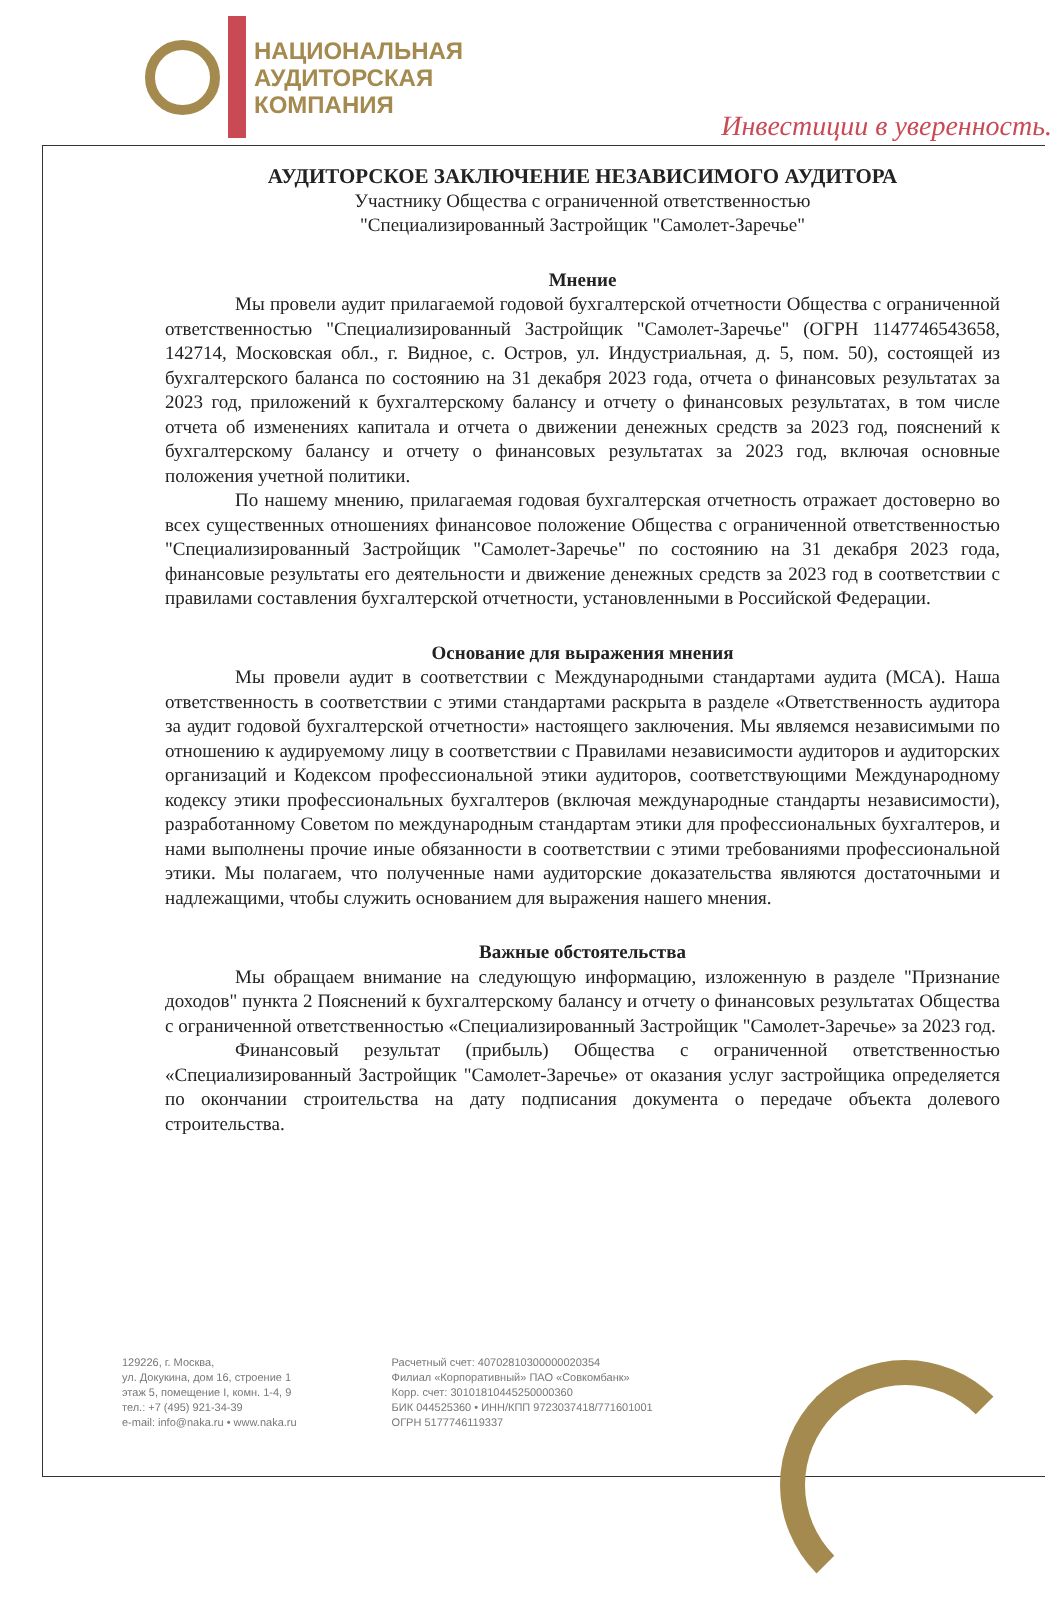НАЦИОНАЛЬНАЯ
АУДИТОРСКАЯ
КОМПАНИЯ
Инвестиции в уверенность.
АУДИТОРСКОЕ ЗАКЛЮЧЕНИЕ НЕЗАВИСИМОГО АУДИТОРА
Участнику Общества с ограниченной ответственностью
"Специализированный Застройщик "Самолет-Заречье"
Мнение
Мы провели аудит прилагаемой годовой бухгалтерской отчетности Общества с ограниченной ответственностью "Специализированный Застройщик "Самолет-Заречье" (ОГРН 1147746543658, 142714, Московская обл., г. Видное, с. Остров, ул. Индустриальная, д. 5, пом. 50), состоящей из бухгалтерского баланса по состоянию на 31 декабря 2023 года, отчета о финансовых результатах за 2023 год, приложений к бухгалтерскому балансу и отчету о финансовых результатах, в том числе отчета об изменениях капитала и отчета о движении денежных средств за 2023 год, пояснений к бухгалтерскому балансу и отчету о финансовых результатах за 2023 год, включая основные положения учетной политики.
По нашему мнению, прилагаемая годовая бухгалтерская отчетность отражает достоверно во всех существенных отношениях финансовое положение Общества с ограниченной ответственностью "Специализированный Застройщик "Самолет-Заречье" по состоянию на 31 декабря 2023 года, финансовые результаты его деятельности и движение денежных средств за 2023 год в соответствии с правилами составления бухгалтерской отчетности, установленными в Российской Федерации.
Основание для выражения мнения
Мы провели аудит в соответствии с Международными стандартами аудита (МСА). Наша ответственность в соответствии с этими стандартами раскрыта в разделе «Ответственность аудитора за аудит годовой бухгалтерской отчетности» настоящего заключения. Мы являемся независимыми по отношению к аудируемому лицу в соответствии с Правилами независимости аудиторов и аудиторских организаций и Кодексом профессиональной этики аудиторов, соответствующими Международному кодексу этики профессиональных бухгалтеров (включая международные стандарты независимости), разработанному Советом по международным стандартам этики для профессиональных бухгалтеров, и нами выполнены прочие иные обязанности в соответствии с этими требованиями профессиональной этики. Мы полагаем, что полученные нами аудиторские доказательства являются достаточными и надлежащими, чтобы служить основанием для выражения нашего мнения.
Важные обстоятельства
Мы обращаем внимание на следующую информацию, изложенную в разделе "Признание доходов" пункта 2 Пояснений к бухгалтерскому балансу и отчету о финансовых результатах Общества с ограниченной ответственностью «Специализированный Застройщик "Самолет-Заречье» за 2023 год.
Финансовый результат (прибыль) Общества с ограниченной ответственностью «Специализированный Застройщик "Самолет-Заречье» от оказания услуг застройщика определяется по окончании строительства на дату подписания документа о передаче объекта долевого строительства.
129226, г. Москва,
ул. Докукина, дом 16, строение 1
этаж 5, помещение I, комн. 1-4, 9
тел.: +7 (495) 921-34-39
e-mail: info@naka.ru • www.naka.ru
Расчетный счет: 40702810300000020354
Филиал «Корпоративный» ПАО «Совкомбанк»
Корр. счет: 30101810445250000360
БИК 044525360 • ИНН/КПП 9723037418/771601001
ОГРН 5177746119337